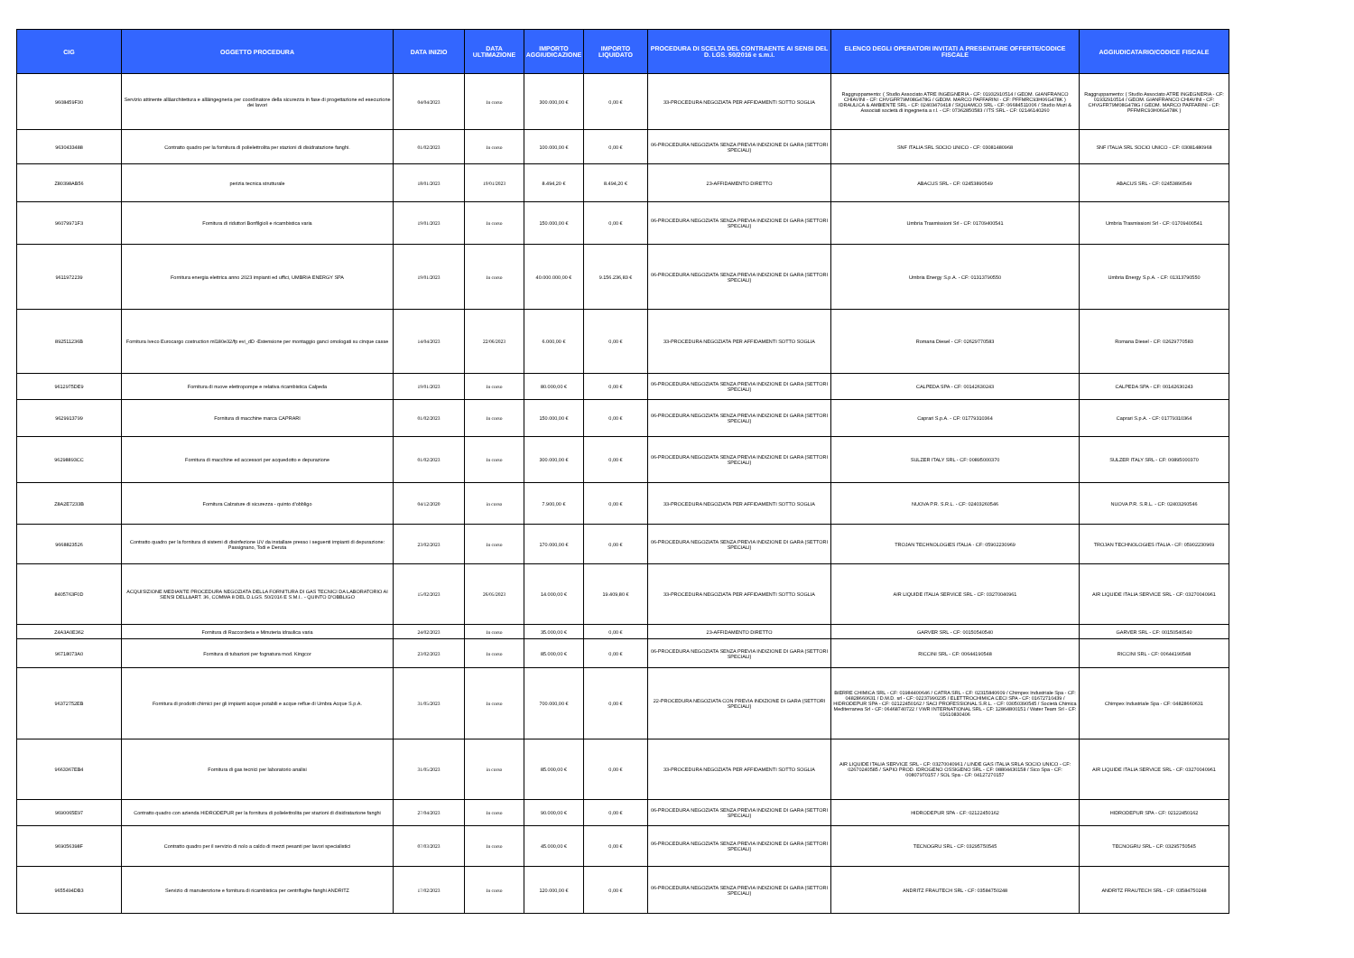| CIG | OGGETTO PROCEDURA | DATA INIZIO | DATA ULTIMAZIONE | IMPORTO AGGIUDICAZIONE | IMPORTO LIQUIDATO | PROCEDURA DI SCELTA DEL CONTRAENTE AI SENSI DEL D. LGS. 50/2016 e s.m.i. | ELENCO DEGLI OPERATORI INVITATI A PRESENTARE OFFERTE/CODICE FISCALE | AGGIUDICATARIO/CODICE FISCALE |
| --- | --- | --- | --- | --- | --- | --- | --- | --- |
| 9608459F30 | Servizio attinente allâarchitettura e allâingegneria per coordinatore della sicurezza in fase di progettazione ed esecuzione dei lavori | 04/04/2023 | In corso | 300.000,00 € | 0,00 € | 33-PROCEDURA NEGOZIATA PER AFFIDAMENTI SOTTO SOGLIA | Raggruppamento: ( Studio Associato ATRE INGEGNERIA - CF: 01932910514 / GEOM. GIANFRANCO CHIAVINI - CF: CHVGFR79M08G478G / GEOM. MARCO PAFFARINI - CF: PFFMRC93H06G478K ) IDRAULICA & AMBIENTE SRL - CF: 02403470418 / SIQUAMCO SRL - CF: 06684511006 / Studio Muzi & Associati società di ingegneria a r.l. - CF: 07362850583 / ITS SRL - CF: 02146140260 | Raggruppamento: ( Studio Associato ATRE INGEGNERIA - CF: 01932910514 / GEOM. GIANFRANCO CHIAVINI - CF: CHVGFR79M08G478G / GEOM. MARCO PAFFARINI - CF: PFFMRC93H06G478K ) |
| 9630433488 | Contratto quadro per la fornitura di polielettrolita per stazioni di disidratazione fanghi. | 01/02/2023 | In corso | 100.000,00 € | 0,00 € | 06-PROCEDURA NEGOZIATA SENZA PREVIA INDIZIONE DI GARA (SETTORI SPECIALI) | SNF ITALIA SRL SOCIO UNICO - CF: 03081480968 | SNF ITALIA SRL SOCIO UNICO - CF: 03081480968 |
| Z80398AB56 | perizia tecnica strutturale | 18/01/2023 | 19/01/2023 | 8.494,20 € | 8.494,20 € | 23-AFFIDAMENTO DIRETTO | ABACUS SRL - CF: 02453890549 | ABACUS SRL - CF: 02453890549 |
| 96079971F3 | Fornitura di riduttori Bonfilgioli e ricambistica varia | 19/01/2023 | In corso | 150.000,00 € | 0,00 € | 06-PROCEDURA NEGOZIATA SENZA PREVIA INDIZIONE DI GARA (SETTORI SPECIALI) | Umbria Trasmissioni Srl - CF: 01709400541 | Umbria Trasmissioni Srl - CF: 01709400541 |
| 9611972239 | Fornitura energia elettrica anno 2023 impianti ed uffici, UMBRIA ENERGY SPA | 19/01/2023 | In corso | 40.000.000,00 € | 9.156.236,83 € | 06-PROCEDURA NEGOZIATA SENZA PREVIA INDIZIONE DI GARA (SETTORI SPECIALI) | Umbria Energy S.p.A. - CF: 01313790550 | Umbria Energy S.p.A. - CF: 01313790550 |
| 892511236B | Fornitura Iveco Eurocargo costruction ml180e32/fp evi_dD -Estensione per montaggio ganci omologati su cinque casse | 14/04/2023 | 22/06/2023 | 6.000,00 € | 0,00 € | 33-PROCEDURA NEGOZIATA PER AFFIDAMENTI SOTTO SOGLIA | Romana Diesel - CF: 02629770583 | Romana Diesel - CF: 02629770583 |
| 9612975DE9 | Fornitura di nuove elettropompe e relativa ricambistica Calpeda | 19/01/2023 | In corso | 80.000,00 € | 0,00 € | 06-PROCEDURA NEGOZIATA SENZA PREVIA INDIZIONE DI GARA (SETTORI SPECIALI) | CALPEDA SPA - CF: 00142630243 | CALPEDA SPA - CF: 00142630243 |
| 9629913799 | Fornitura di macchine marca CAPRARI | 01/02/2023 | In corso | 150.000,00 € | 0,00 € | 06-PROCEDURA NEGOZIATA SENZA PREVIA INDIZIONE DI GARA (SETTORI SPECIALI) | Caprari S.p.A. - CF: 01779310364 | Caprari S.p.A. - CF: 01779310364 |
| 96298893CC | Fornitura di macchine ed accessori per acquedotto e depurazione | 01/02/2023 | In corso | 300.000,00 € | 0,00 € | 06-PROCEDURA NEGOZIATA SENZA PREVIA INDIZIONE DI GARA (SETTORI SPECIALI) | SULZER ITALY SRL - CF: 00895000370 | SULZER ITALY SRL - CF: 00895000370 |
| Z8A2E7233B | Fornitura Calzature di sicurezza - quinto d'obbligo | 04/12/2020 | in corso | 7.900,00 € | 0,00 € | 33-PROCEDURA NEGOZIATA PER AFFIDAMENTI SOTTO SOGLIA | NUOVA P.R. S.R.L. - CF: 02403260546 | NUOVA P.R. S.R.L. - CF: 02403260546 |
| 9668823526 | Contratto quadro per la fornitura di sistemi di disinfezione UV da installare presso i seguenti impianti di depurazione: Passignano, Todi e Deruta | 23/02/2023 | In corso | 170.000,00 € | 0,00 € | 06-PROCEDURA NEGOZIATA SENZA PREVIA INDIZIONE DI GARA (SETTORI SPECIALI) | TROJAN TECHNOLOGIES ITALIA - CF: 05902230969 | TROJAN TECHNOLOGIES ITALIA - CF: 05902230969 |
| 8405763F0D | ACQUISIZIONE MEDIANTE PROCEDURA NEGOZIATA DELLA FORNITURA DI GAS TECNICI DA LABORATORIO AI SENSI DELLâART. 36, COMMA 8 DEL D.LGS. 50/2016 E S.M.I.. - QUINTO D'OBBLIGO | 15/02/2023 | 26/05/2023 | 14.000,00 € | 19.409,80 € | 33-PROCEDURA NEGOZIATA PER AFFIDAMENTI SOTTO SOGLIA | AIR LIQUIDE ITALIA SERVICE SRL - CF: 03270040961 | AIR LIQUIDE ITALIA SERVICE SRL - CF: 03270040961 |
| Z4A3A0E362 | Fornitura di Raccorderia e Minuteria idraulica varia | 24/02/2023 | In corso | 35.000,00 € | 0,00 € | 23-AFFIDAMENTO DIRETTO | GARVER SRL - CF: 00150540540 | GARVER SRL - CF: 00150540540 |
| 96718073A0 | Fornitura di tubazioni per fognatura mod. Kingcor | 23/02/2023 | In corso | 85.000,00 € | 0,00 € | 06-PROCEDURA NEGOZIATA SENZA PREVIA INDIZIONE DI GARA (SETTORI SPECIALI) | RICCINI SRL - CF: 00644190548 | RICCINI SRL - CF: 00644190548 |
| 96372752EB | Fornitura di prodotti chimici per gli impianti acque potabili e acque reflue di Umbra Acque S.p.A. | 31/05/2023 | In corso | 700.000,00 € | 0,00 € | 22-PROCEDURA NEGOZIATA CON PREVIA INDIZIONE DI GARA (SETTORI SPECIALI) | BIERRE CHIMICA SRL - CF: 01984400646 / CATRA SRL - CF: 02315840609 / Chimpex Industriale Spa - CF: 04828660631 / D.M.D. srl - CF: 02237990235 / ELETTROCHIMICA CECI SPA - CF: 01672710439 / HIDRODEPUR SPA - CF: 02122450162 / SACI PROFESSIONAL S.R.L. - CF: 03050390545 / Società Chimica Mediterranea Srl - CF: 06468740722 / VWR INTERNATIONAL SRL - CF: 12864800151 / Water Team Srl - CF: 01610830406 | Chimpex Industriale Spa - CF: 04828660631 |
| 9663367EB4 | Fornitura di gas tecnici per laboratorio analisi | 31/05/2023 | in corso | 85.000,00 € | 0,00 € | 33-PROCEDURA NEGOZIATA PER AFFIDAMENTI SOTTO SOGLIA | AIR LIQUIDE ITALIA SERVICE SRL - CF: 03270040961 / LINDE GAS ITALIA SRLA SOCIO UNICO - CF: 02670240585 / SAPIO PROD. IDROGENO OSSIGENO SRL - CF: 08804430158 / Sico Spa - CF: 00807970157 / SOL Spa - CF: 04127270157 | AIR LIQUIDE ITALIA SERVICE SRL - CF: 03270040961 |
| 9690065E97 | Contratto quadro con azienda HIDRODEPUR per la fornitura di polielettrolita per stazioni di disidratazione fanghi | 27/04/2023 | In corso | 90.000,00 € | 0,00 € | 06-PROCEDURA NEGOZIATA SENZA PREVIA INDIZIONE DI GARA (SETTORI SPECIALI) | HIDRODEPUR SPA - CF: 02122450162 | HIDRODEPUR SPA - CF: 02122450162 |
| 969056398F | Contratto quadro per il servizio di nolo a caldo di mezzi pesanti per lavori specialistici | 07/03/2023 | In corso | 45.000,00 € | 0,00 € | 06-PROCEDURA NEGOZIATA SENZA PREVIA INDIZIONE DI GARA (SETTORI SPECIALI) | TECNOGRU SRL - CF: 03295750545 | TECNOGRU SRL - CF: 03295750545 |
| 9655494DB3 | Servizio di manutenzione e fornitura di ricambistica per centrifughe fanghi ANDRITZ | 17/02/2023 | In corso | 120.000,00 € | 0,00 € | 06-PROCEDURA NEGOZIATA SENZA PREVIA INDIZIONE DI GARA (SETTORI SPECIALI) | ANDRITZ FRAUTECH SRL - CF: 03584750248 | ANDRITZ FRAUTECH SRL - CF: 03584750248 |